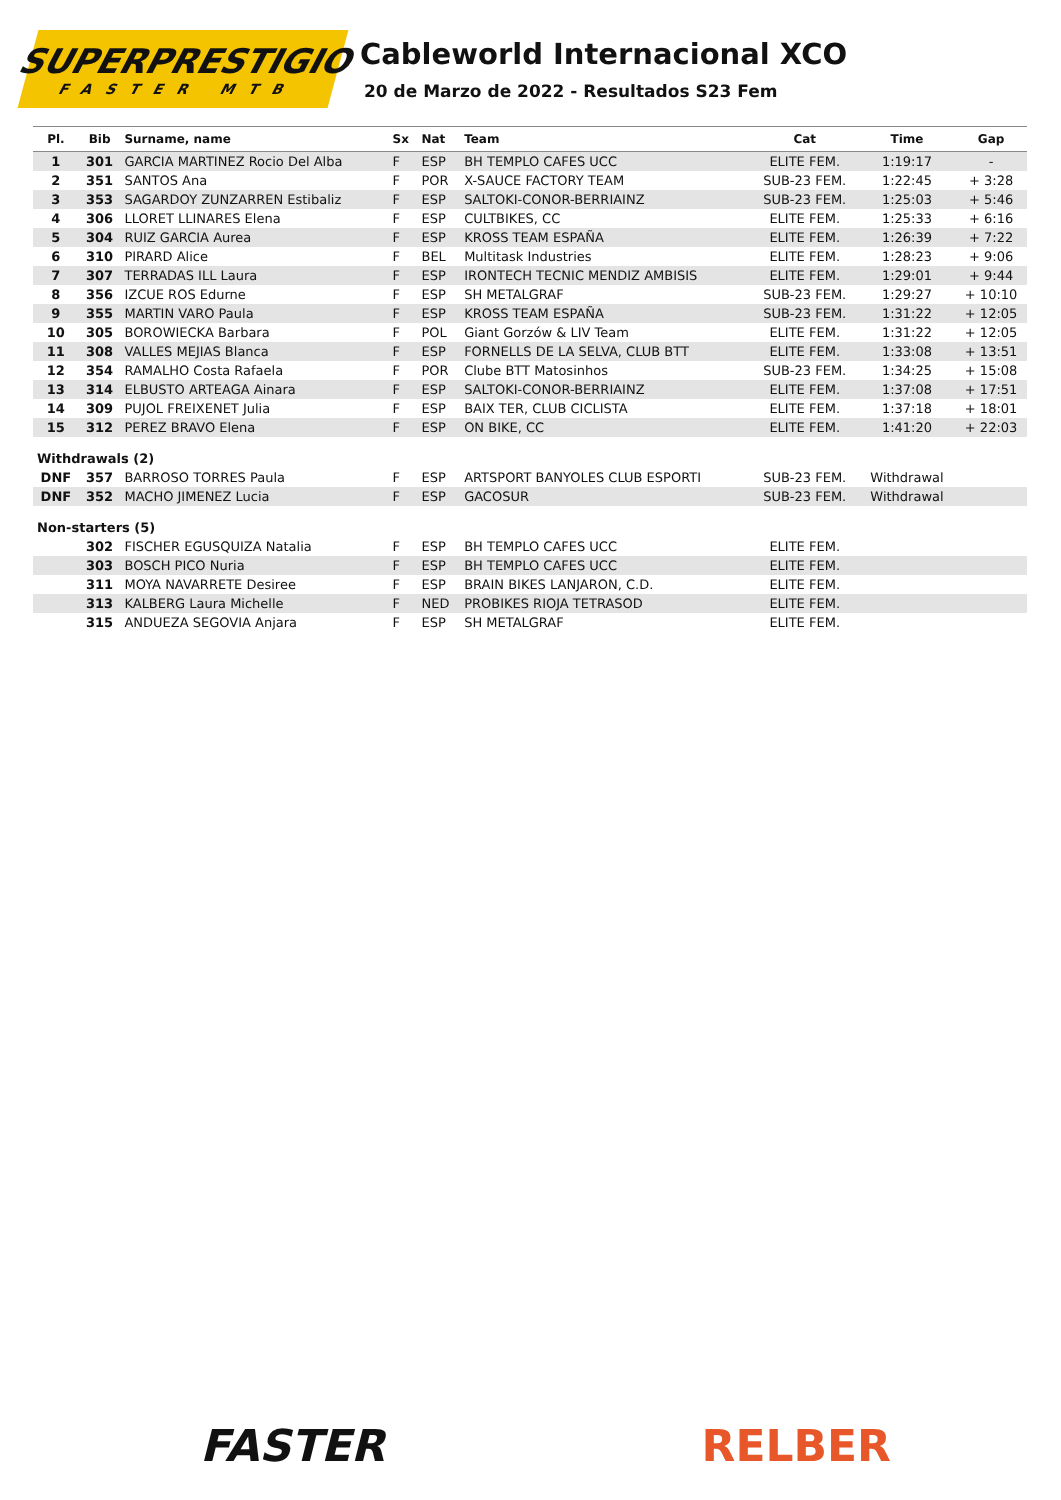SUPERPRESTIGIO
FASTER MTB
Cableworld Internacional XCO
20 de Marzo de 2022 - Resultados S23 Fem
| Pl. | Bib | Surname, name | Sx | Nat | Team | Cat | Time | Gap |
| --- | --- | --- | --- | --- | --- | --- | --- | --- |
| 1 | 301 | GARCIA MARTINEZ Rocio Del Alba | F | ESP | BH TEMPLO CAFES UCC | ELITE FEM. | 1:19:17 | - |
| 2 | 351 | SANTOS Ana | F | POR | X-SAUCE FACTORY TEAM | SUB-23 FEM. | 1:22:45 | + 3:28 |
| 3 | 353 | SAGARDOY ZUNZARREN Estibaliz | F | ESP | SALTOKI-CONOR-BERRIAINZ | SUB-23 FEM. | 1:25:03 | + 5:46 |
| 4 | 306 | LLORET LLINARES Elena | F | ESP | CULTBIKES, CC | ELITE FEM. | 1:25:33 | + 6:16 |
| 5 | 304 | RUIZ GARCIA Aurea | F | ESP | KROSS TEAM ESPAÑA | ELITE FEM. | 1:26:39 | + 7:22 |
| 6 | 310 | PIRARD Alice | F | BEL | Multitask Industries | ELITE FEM. | 1:28:23 | + 9:06 |
| 7 | 307 | TERRADAS ILL Laura | F | ESP | IRONTECH TECNIC MENDIZ AMBISIS | ELITE FEM. | 1:29:01 | + 9:44 |
| 8 | 356 | IZCUE ROS Edurne | F | ESP | SH METALGRAF | SUB-23 FEM. | 1:29:27 | + 10:10 |
| 9 | 355 | MARTIN VARO Paula | F | ESP | KROSS TEAM ESPAÑA | SUB-23 FEM. | 1:31:22 | + 12:05 |
| 10 | 305 | BOROWIECKA Barbara | F | POL | Giant Gorzów & LIV Team | ELITE FEM. | 1:31:22 | + 12:05 |
| 11 | 308 | VALLES MEJIAS Blanca | F | ESP | FORNELLS DE LA SELVA, CLUB BTT | ELITE FEM. | 1:33:08 | + 13:51 |
| 12 | 354 | RAMALHO Costa Rafaela | F | POR | Clube BTT Matosinhos | SUB-23 FEM. | 1:34:25 | + 15:08 |
| 13 | 314 | ELBUSTO ARTEAGA Ainara | F | ESP | SALTOKI-CONOR-BERRIAINZ | ELITE FEM. | 1:37:08 | + 17:51 |
| 14 | 309 | PUJOL FREIXENET Julia | F | ESP | BAIX TER, CLUB CICLISTA | ELITE FEM. | 1:37:18 | + 18:01 |
| 15 | 312 | PEREZ BRAVO Elena | F | ESP | ON BIKE, CC | ELITE FEM. | 1:41:20 | + 22:03 |
| Withdrawals (2) | | | | | | | | |
| DNF | 357 | BARROSO TORRES Paula | F | ESP | ARTSPORT BANYOLES CLUB ESPORTI | SUB-23 FEM. | Withdrawal | |
| DNF | 352 | MACHO JIMENEZ Lucia | F | ESP | GACOSUR | SUB-23 FEM. | Withdrawal | |
| Non-starters (5) | | | | | | | | |
| | 302 | FISCHER EGUSQUIZA Natalia | F | ESP | BH TEMPLO CAFES UCC | ELITE FEM. | | |
| | 303 | BOSCH PICO Nuria | F | ESP | BH TEMPLO CAFES UCC | ELITE FEM. | | |
| | 311 | MOYA NAVARRETE Desiree | F | ESP | BRAIN BIKES LANJARON, C.D. | ELITE FEM. | | |
| | 313 | KALBERG Laura Michelle | F | NED | PROBIKES RIOJA TETRASOD | ELITE FEM. | | |
| | 315 | ANDUEZA SEGOVIA Anjara | F | ESP | SH METALGRAF | ELITE FEM. | | |
FASTER RELBER